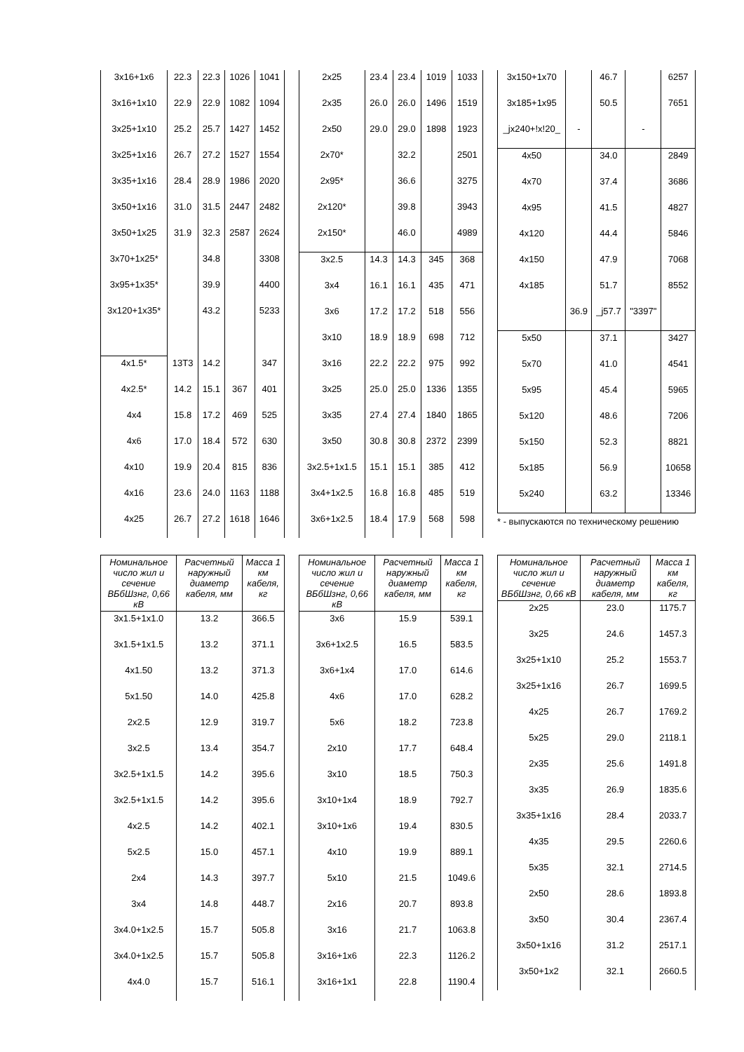| 3x16+1x6 | 22.3 | 22.3 | 1026 | 1041 |
| 3x16+1x10 | 22.9 | 22.9 | 1082 | 1094 |
| 3x25+1x10 | 25.2 | 25.7 | 1427 | 1452 |
| 3x25+1x16 | 26.7 | 27.2 | 1527 | 1554 |
| 3x35+1x16 | 28.4 | 28.9 | 1986 | 2020 |
| 3x50+1x16 | 31.0 | 31.5 | 2447 | 2482 |
| 3x50+1x25 | 31.9 | 32.3 | 2587 | 2624 |
| 3x70+1x25* | | 34.8 | | 3308 |
| 3x95+1x35* | | 39.9 | | 4400 |
| 3x120+1x35* | | 43.2 | | 5233 |
| 4x1.5* | 13T3 | 14.2 | | 347 |
| 4x2.5* | 14.2 | 15.1 | 367 | 401 |
| 4x4 | 15.8 | 17.2 | 469 | 525 |
| 4x6 | 17.0 | 18.4 | 572 | 630 |
| 4x10 | 19.9 | 20.4 | 815 | 836 |
| 4x16 | 23.6 | 24.0 | 1163 | 1188 |
| 4x25 | 26.7 | 27.2 | 1618 | 1646 |
| 2x25 | 23.4 | 23.4 | 1019 | 1033 |
| 2x35 | 26.0 | 26.0 | 1496 | 1519 |
| 2x50 | 29.0 | 29.0 | 1898 | 1923 |
| 2x70* | | 32.2 | | 2501 |
| 2x95* | | 36.6 | | 3275 |
| 2x120* | | 39.8 | | 3943 |
| 2x150* | | 46.0 | | 4989 |
| 3x2.5 | 14.3 | 14.3 | 345 | 368 |
| 3x4 | 16.1 | 16.1 | 435 | 471 |
| 3x6 | 17.2 | 17.2 | 518 | 556 |
| 3x10 | 18.9 | 18.9 | 698 | 712 |
| 3x16 | 22.2 | 22.2 | 975 | 992 |
| 3x25 | 25.0 | 25.0 | 1336 | 1355 |
| 3x35 | 27.4 | 27.4 | 1840 | 1865 |
| 3x50 | 30.8 | 30.8 | 2372 | 2399 |
| 3x2.5+1x1.5 | 15.1 | 15.1 | 385 | 412 |
| 3x4+1x2.5 | 16.8 | 16.8 | 485 | 519 |
| 3x6+1x2.5 | 18.4 | 17.9 | 568 | 598 |
| 3x150+1x70 | | 46.7 | | 6257 |
| 3x185+1x95 | | 50.5 | | 7651 |
| _jx240+!x!20_ | - | | - | |
| 4x50 | | 34.0 | | 2849 |
| 4x70 | | 37.4 | | 3686 |
| 4x95 | | 41.5 | | 4827 |
| 4x120 | | 44.4 | | 5846 |
| 4x150 | | 47.9 | | 7068 |
| 4x185 | | 51.7 | | 8552 |
| | 36.9 | _j57.7 | "3397" | |
| 5x50 | | 37.1 | | 3427 |
| 5x70 | | 41.0 | | 4541 |
| 5x95 | | 45.4 | | 5965 |
| 5x120 | | 48.6 | | 7206 |
| 5x150 | | 52.3 | | 8821 |
| 5x185 | | 56.9 | | 10658 |
| 5x240 | | 63.2 | | 13346 |
* - выпускаются по техническому решению
| Номинальное число жил и сечение ВБбШзнг, 0,66 кВ | Расчетный наружный диаметр кабеля, мм | Масса 1 км кабеля, кг |
| --- | --- | --- |
| 3x1.5+1x1.0 | 13.2 | 366.5 |
| 3x1.5+1x1.5 | 13.2 | 371.1 |
| 4x1.50 | 13.2 | 371.3 |
| 5x1.50 | 14.0 | 425.8 |
| 2x2.5 | 12.9 | 319.7 |
| 3x2.5 | 13.4 | 354.7 |
| 3x2.5+1x1.5 | 14.2 | 395.6 |
| 3x2.5+1x1.5 | 14.2 | 395.6 |
| 4x2.5 | 14.2 | 402.1 |
| 5x2.5 | 15.0 | 457.1 |
| 2x4 | 14.3 | 397.7 |
| 3x4 | 14.8 | 448.7 |
| 3x4.0+1x2.5 | 15.7 | 505.8 |
| 3x4.0+1x2.5 | 15.7 | 505.8 |
| 4x4.0 | 15.7 | 516.1 |
| Номинальное число жил и сечение ВБбШзнг, 0,66 кВ | Расчетный наружный диаметр кабеля, мм | Масса 1 км кабеля, кг |
| --- | --- | --- |
| 3x6 | 15.9 | 539.1 |
| 3x6+1x2.5 | 16.5 | 583.5 |
| 3x6+1x4 | 17.0 | 614.6 |
| 4x6 | 17.0 | 628.2 |
| 5x6 | 18.2 | 723.8 |
| 2x10 | 17.7 | 648.4 |
| 3x10 | 18.5 | 750.3 |
| 3x10+1x4 | 18.9 | 792.7 |
| 3x10+1x6 | 19.4 | 830.5 |
| 4x10 | 19.9 | 889.1 |
| 5x10 | 21.5 | 1049.6 |
| 2x16 | 20.7 | 893.8 |
| 3x16 | 21.7 | 1063.8 |
| 3x16+1x6 | 22.3 | 1126.2 |
| 3x16+1x1 | 22.8 | 1190.4 |
| Номинальное число жил и сечение ВБбШзнг, 0,66 кВ | Расчетный наружный диаметр кабеля, мм | Масса 1 км кабеля, кг |
| --- | --- | --- |
| 2x25 | 23.0 | 1175.7 |
| 3x25 | 24.6 | 1457.3 |
| 3x25+1x10 | 25.2 | 1553.7 |
| 3x25+1x16 | 26.7 | 1699.5 |
| 4x25 | 26.7 | 1769.2 |
| 5x25 | 29.0 | 2118.1 |
| 2x35 | 25.6 | 1491.8 |
| 3x35 | 26.9 | 1835.6 |
| 3x35+1x16 | 28.4 | 2033.7 |
| 4x35 | 29.5 | 2260.6 |
| 5x35 | 32.1 | 2714.5 |
| 2x50 | 28.6 | 1893.8 |
| 3x50 | 30.4 | 2367.4 |
| 3x50+1x16 | 31.2 | 2517.1 |
| 3x50+1x2 | 32.1 | 2660.5 |